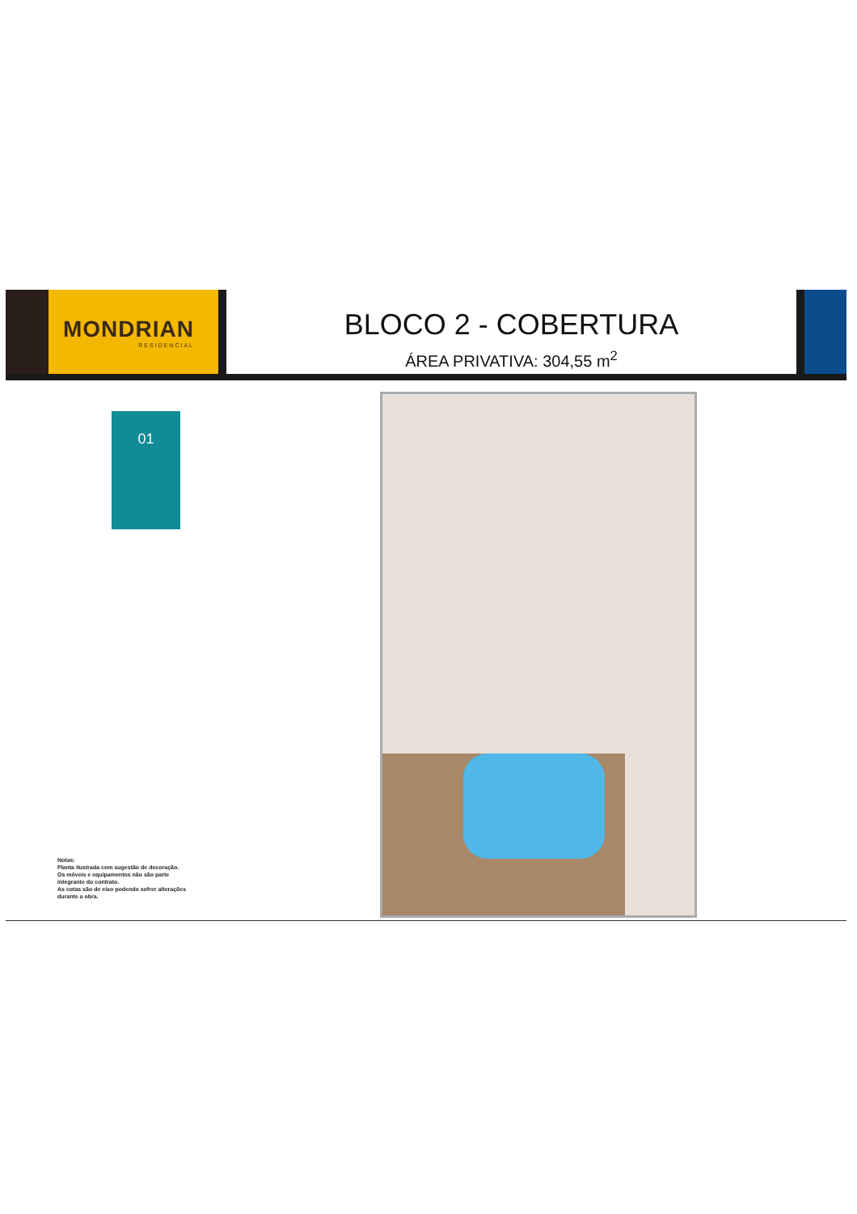MONDRIAN
RESIDENCIAL
BLOCO 2 - COBERTURA
ÁREA PRIVATIVA: 304,55 m<sup>2</sup>
01
Notas:
Planta ilustrada com sugestão de decoração.
Os móveis e equipamentos não são parte
integrante do contrato.
As cotas são de eixo podendo sofrer alterações
durante a obra.